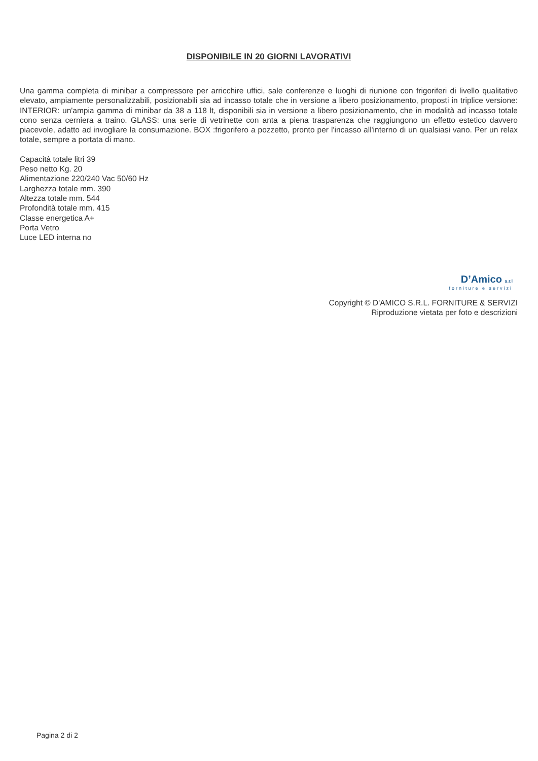DISPONIBILE IN 20 GIORNI LAVORATIVI
Una gamma completa di minibar a compressore per arricchire uffici, sale conferenze e luoghi di riunione con frigoriferi di livello qualitativo elevato, ampiamente personalizzabili, posizionabili sia ad incasso totale che in versione a libero posizionamento, proposti in triplice versione: INTERIOR: un'ampia gamma di minibar da 38 a 118 lt, disponibili sia in versione a libero posizionamento, che in modalità ad incasso totale cono senza cerniera a traino. GLASS: una serie di vetrinette con anta a piena trasparenza che raggiungono un effetto estetico davvero piacevole, adatto ad invogliare la consumazione. BOX :frigorifero a pozzetto, pronto per l'incasso all'interno di un qualsiasi vano. Per un relax totale, sempre a portata di mano.
Capacità totale litri 39
Peso netto Kg. 20
Alimentazione 220/240 Vac 50/60 Hz
Larghezza totale mm. 390
Altezza totale mm. 544
Profondità totale mm. 415
Classe energetica A+
Porta Vetro
Luce LED interna no
D’Amico s.r.l
forniture e servizi
Copyright © D'AMICO S.R.L. FORNITURE & SERVIZI
Riproduzione vietata per foto e descrizioni
Pagina 2 di 2